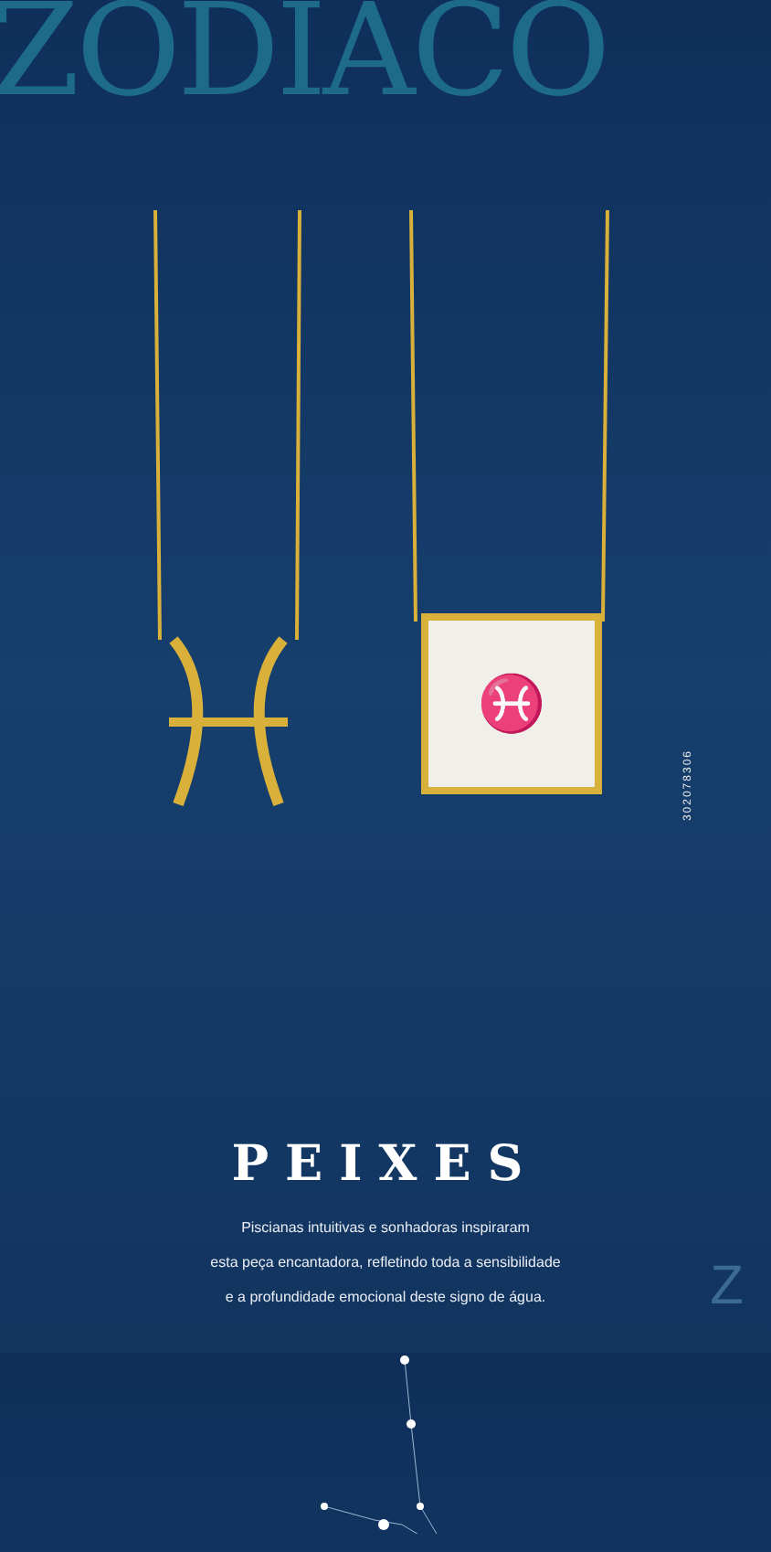ZODIACO
♓
302078306
PEIXES
Piscianas intuitivas e sonhadoras inspiraram
esta peça encantadora, refletindo toda a sensibilidade
e a profundidade emocional deste signo de água.
Z